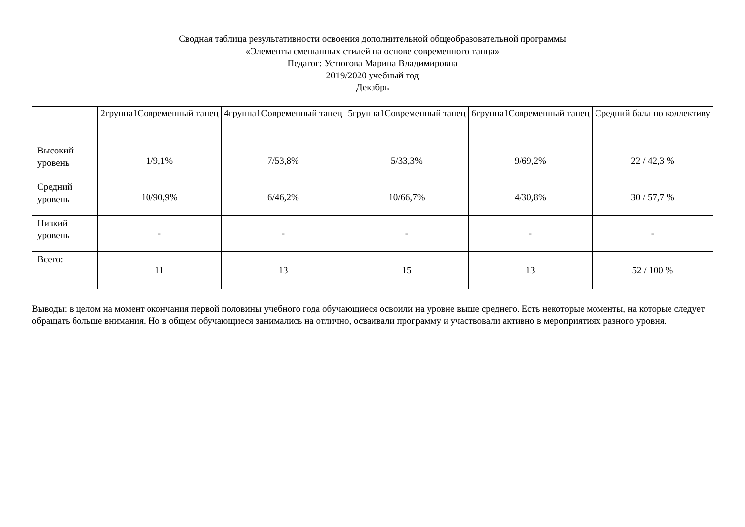Сводная таблица результативности освоения дополнительной общеобразовательной программы
«Элементы смешанных стилей на основе современного танца»
Педагог: Устюгова Марина Владимировна
2019/2020 учебный год
Декабрь
| | 2группа1Современный танец | 4группа1Современный танец | 5группа1Современный танец | 6группа1Современный танец | Средний балл по коллективу |
| --- | --- | --- | --- | --- | --- |
| Высокий уровень | 1/9,1% | 7/53,8% | 5/33,3% | 9/69,2% | 22 / 42,3 % |
| Средний уровень | 10/90,9% | 6/46,2% | 10/66,7% | 4/30,8% | 30 / 57,7 % |
| Низкий уровень | - | - | - | - | - |
| Всего: | 11 | 13 | 15 | 13 | 52 / 100 % |
Выводы: в целом на момент окончания первой половины учебного года обучающиеся освоили на уровне выше среднего. Есть некоторые моменты, на которые следует обращать больше внимания. Но в общем обучающиеся занимались на отлично, осваивали программу и участвовали активно в мероприятиях разного уровня.